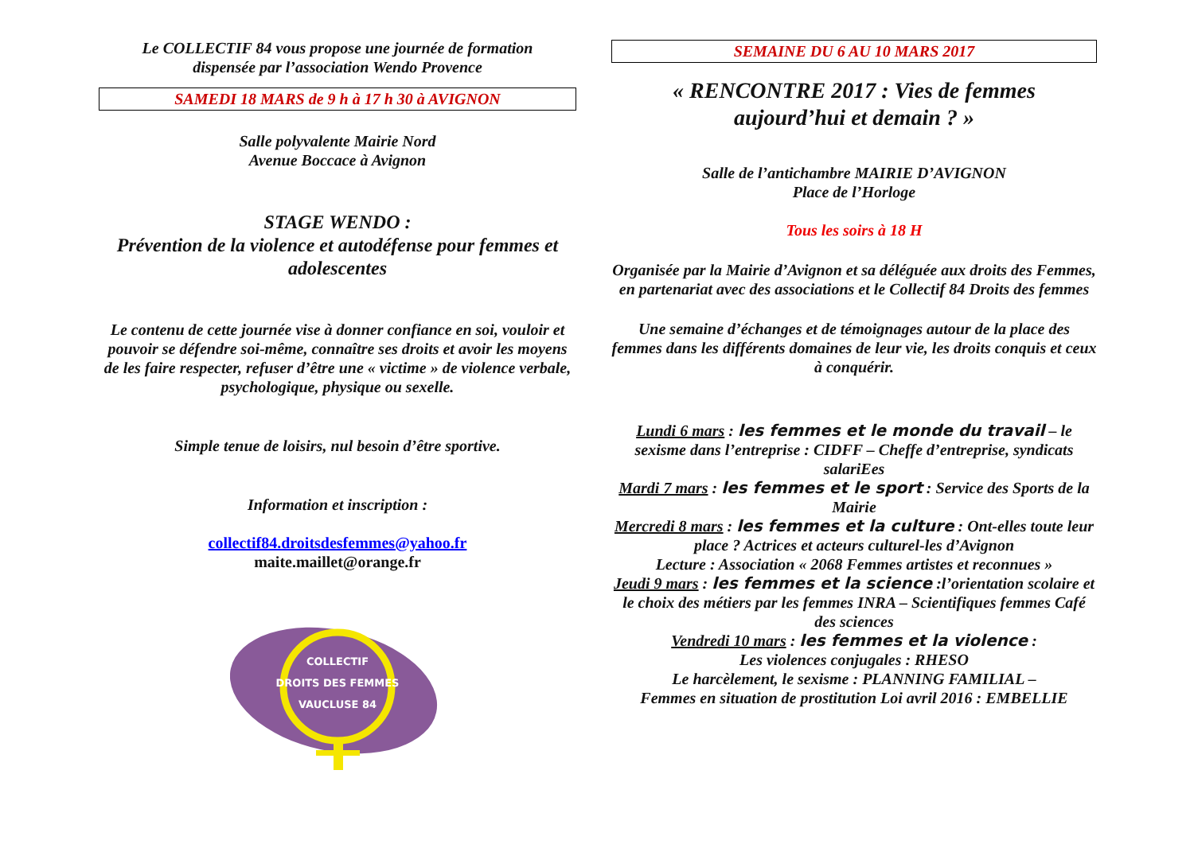Le COLLECTIF 84 vous propose une journée de formation
dispensée par l’association Wendo Provence
SAMEDI 18 MARS de 9 h à 17 h 30 à AVIGNON
Salle polyvalente Mairie Nord
Avenue Boccace à Avignon
STAGE WENDO :
Prévention de la violence et autodéfense pour femmes et adolescentes
Le contenu de cette journée vise à donner confiance en soi, vouloir et pouvoir se défendre soi-même, connaître ses droits et avoir les moyens de les faire respecter, refuser d’être une « victime » de violence verbale, psychologique, physique ou sexelle.
Simple tenue de loisirs, nul besoin d’être sportive.
Information et inscription :
collectif84.droitsdesfemmes@yahoo.fr
maite.maillet@orange.fr
COLLECTIF
DROITS DES FEMMES
VAUCLUSE 84
SEMAINE DU 6 AU 10 MARS 2017
« RENCONTRE 2017 : Vies de femmes
aujourd’hui et demain ? »
Salle de l’antichambre MAIRIE D’AVIGNON
Place de l’Horloge
Tous les soirs à 18 H
Organisée par la Mairie d’Avignon et sa déléguée aux droits des Femmes, en partenariat avec des associations et le Collectif 84 Droits des femmes
Une semaine d’échanges et de témoignages autour de la place des femmes dans les différents domaines de leur vie, les droits conquis et ceux à conquérir.
Lundi 6 mars : les femmes et le monde du travail – le sexisme dans l’entreprise : CIDFF – Cheffe d’entreprise, syndicats salariEes
Mardi 7 mars : les femmes et le sport : Service des Sports de la Mairie
Mercredi 8 mars : les femmes et la culture : Ont-elles toute leur place ? Actrices et acteurs culturel-les d’Avignon
Lecture : Association « 2068 Femmes artistes et reconnues »
Jeudi 9 mars : les femmes et la science :l’orientation scolaire et le choix des métiers par les femmes INRA – Scientifiques femmes Café des sciences
Vendredi 10 mars : les femmes et la violence :
Les violences conjugales : RHESO
Le harcèlement, le sexisme : PLANNING FAMILIAL –
Femmes en situation de prostitution Loi avril 2016 : EMBELLIE